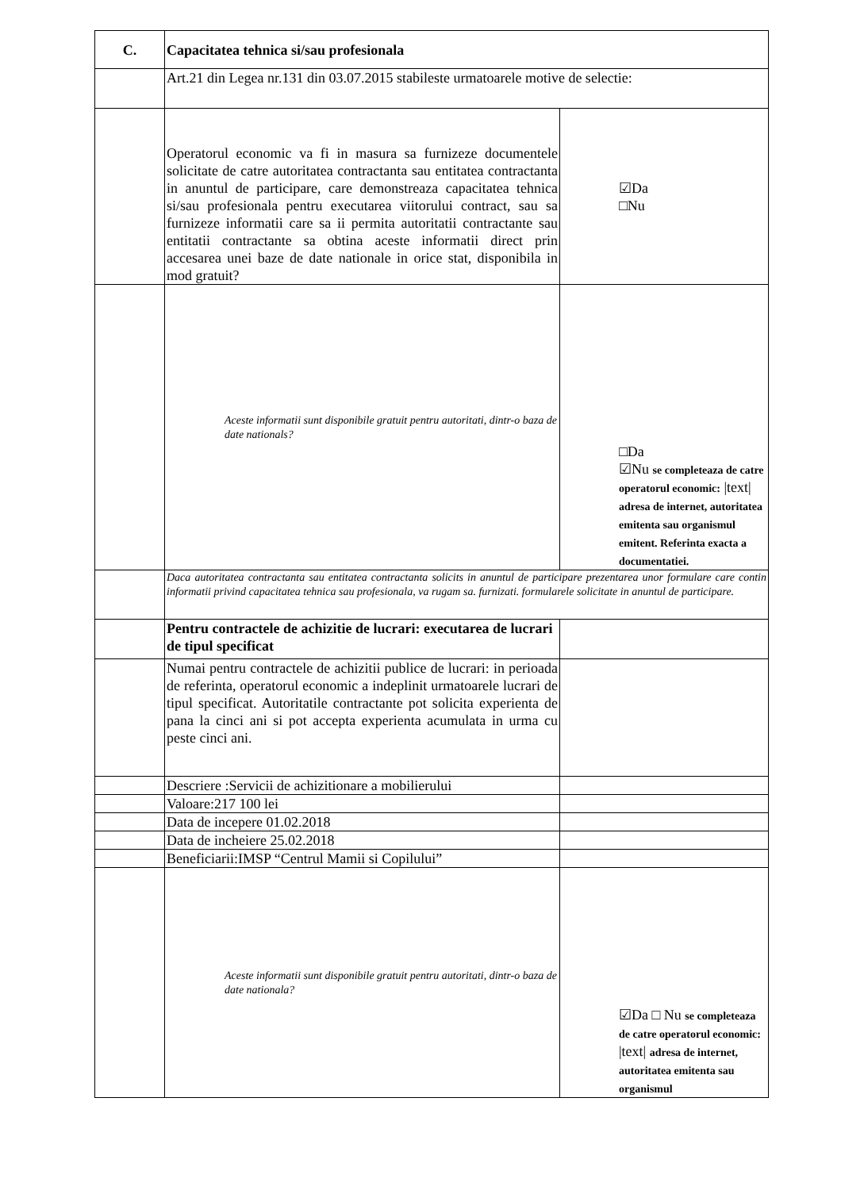| C. | Capacitatea tehnica si/sau profesionala | |
| | Art.21 din Legea nr.131 din 03.07.2015 stabileste urmatoarele motive de selectie: | |
| | Operatorul economic va fi in masura sa furnizeze documentele solicitate de catre autoritatea contractanta sau entitatea contractanta in anuntul de participare, care demonstreaza capacitatea tehnica si/sau profesionala pentru executarea viitorului contract, sau sa furnizeze informatii care sa ii permita autoritatii contractante sau entitatii contractante sa obtina aceste informatii direct prin accesarea unei baze de date nationale in orice stat, disponibila in mod gratuit? | ☑Da □Nu |
| | Aceste informatii sunt disponibile gratuit pentru autoritati, dintr-o baza de date nationals? | □Da ☑Nu se completeaza de catre operatorul economic: /text/ adresa de internet, autoritatea emitenta sau organismul emitent. Referinta exacta a documentatiei. |
| | Daca autoritatea contractanta sau entitatea contractanta solicits in anuntul de participare prezentarea unor formulare care contin informatii privind capacitatea tehnica sau profesionala, va rugam sa. furnizati. formularele solicitate in anuntul de participare. | |
| | Pentru contractele de achizitie de lucrari: executarea de lucrari de tipul specificat | |
| | Numai pentru contractele de achizitii publice de lucrari: in perioada de referinta, operatorul economic a indeplinit urmatoarele lucrari de tipul specificat. Autoritatile contractante pot solicita experienta de pana la cinci ani si pot accepta experienta acumulata in urma cu peste cinci ani. | |
| | Descriere :Servicii de achizitionare a mobilierului | |
| | Valoare:217 100 lei | |
| | Data de incepere 01.02.2018 | |
| | Data de incheiere 25.02.2018 | |
| | Beneficiarii:IMSP “Centrul Mamii si Copilului” | |
| | Aceste informatii sunt disponibile gratuit pentru autoritati, dintr-o baza de date nationala? | ☑Da □ Nu se completeaza de catre operatorul economic: /text/ adresa de internet, autoritatea emitenta sau organismul |